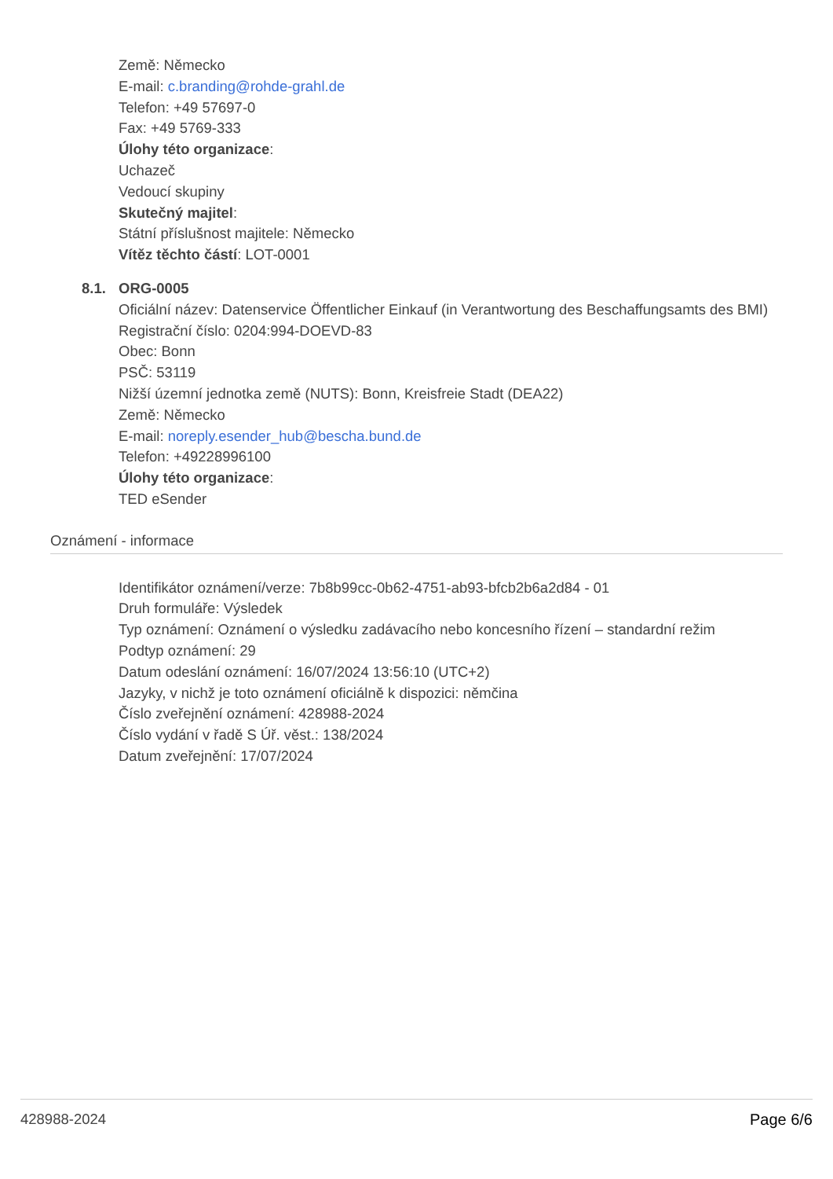Země: Německo
E-mail: c.branding@rohde-grahl.de
Telefon: +49 57697-0
Fax: +49 5769-333
Úlohy této organizace:
Uchazeč
Vedoucí skupiny
Skutečný majitel:
Státní příslušnost majitele: Německo
Vítěz těchto částí: LOT-0001
8.1. ORG-0005
Oficiální název: Datenservice Öffentlicher Einkauf (in Verantwortung des Beschaffungsamts des BMI)
Registrační číslo: 0204:994-DOEVD-83
Obec: Bonn
PSČ: 53119
Nižší územní jednotka země (NUTS): Bonn, Kreisfreie Stadt (DEA22)
Země: Německo
E-mail: noreply.esender_hub@bescha.bund.de
Telefon: +49228996100
Úlohy této organizace:
TED eSender
Oznámení - informace
Identifikátor oznámení/verze: 7b8b99cc-0b62-4751-ab93-bfcb2b6a2d84 - 01
Druh formuláře: Výsledek
Typ oznámení: Oznámení o výsledku zadávacího nebo koncesního řízení – standardní režim
Podtyp oznámení: 29
Datum odeslání oznámení: 16/07/2024 13:56:10 (UTC+2)
Jazyky, v nichž je toto oznámení oficiálně k dispozici: němčina
Číslo zveřejnění oznámení: 428988-2024
Číslo vydání v řadě S Úř. věst.: 138/2024
Datum zveřejnění: 17/07/2024
428988-2024 Page 6/6